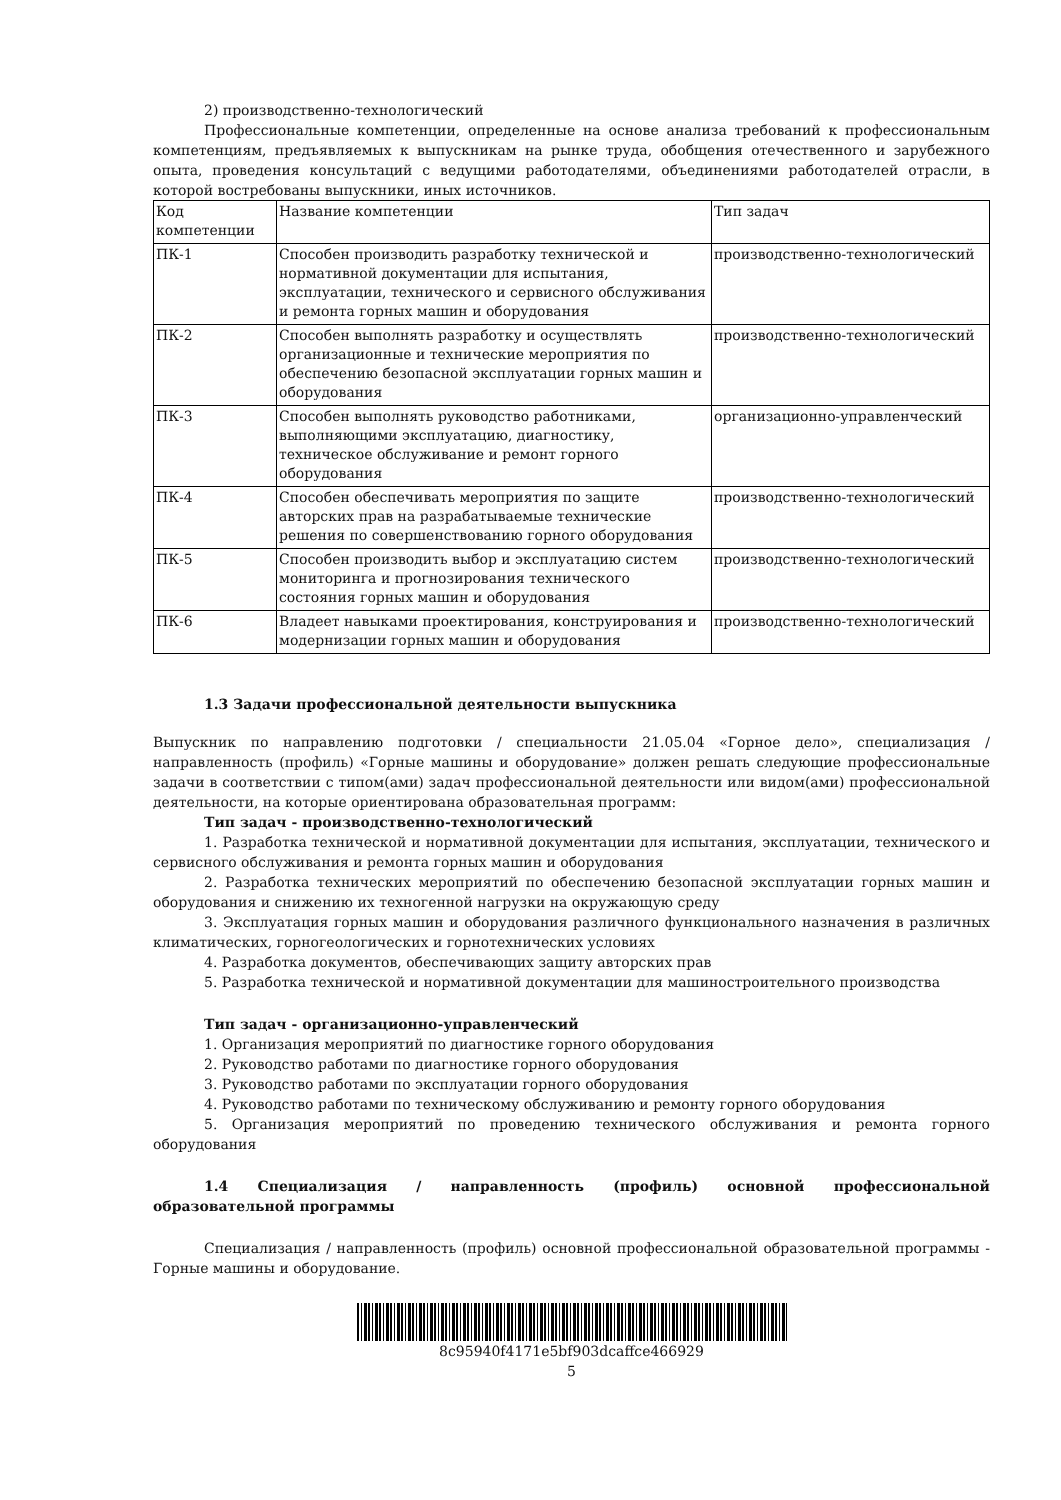2) производственно-технологический
Профессиональные компетенции, определенные на основе анализа требований к профессиональным компетенциям, предъявляемых к выпускникам на рынке труда, обобщения отечественного и зарубежного опыта, проведения консультаций с ведущими работодателями, объединениями работодателей отрасли, в которой востребованы выпускники, иных источников.
| Код компетенции | Название компетенции | Тип задач |
| ПК-1 | Способен производить разработку технической и нормативной документации для испытания, эксплуатации, технического и сервисного обслуживания и ремонта горных машин и оборудования | производственно-технологический |
| ПК-2 | Способен выполнять разработку и осуществлять организационные и технические мероприятия по обеспечению безопасной эксплуатации горных машин и оборудования | производственно-технологический |
| ПК-3 | Способен выполнять руководство работниками, выполняющими эксплуатацию, диагностику, техническое обслуживание и ремонт горного оборудования | организационно-управленческий |
| ПК-4 | Способен обеспечивать мероприятия по защите авторских прав на разрабатываемые технические решения по совершенствованию горного оборудования | производственно-технологический |
| ПК-5 | Способен производить выбор и эксплуатацию систем мониторинга и прогнозирования технического состояния горных машин и оборудования | производственно-технологический |
| ПК-6 | Владеет навыками проектирования, конструирования и модернизации горных машин и оборудования | производственно-технологический |
1.3 Задачи профессиональной деятельности выпускника
Выпускник по направлению подготовки / специальности 21.05.04 «Горное дело», специализация / направленность (профиль) «Горные машины и оборудование» должен решать следующие профессиональные задачи в соответствии с типом(ами) задач профессиональной деятельности или видом(ами) профессиональной деятельности, на которые ориентирована образовательная программ:
Тип задач - производственно-технологический
1. Разработка технической и нормативной документации для испытания, эксплуатации, технического и сервисного обслуживания и ремонта горных машин и оборудования
2. Разработка технических мероприятий по обеспечению безопасной эксплуатации горных машин и оборудования и снижению их техногенной нагрузки на окружающую среду
3. Эксплуатация горных машин и оборудования различного функционального назначения в различных климатических, горногеологических и горнотехнических условиях
4. Разработка документов, обеспечивающих защиту авторских прав
5. Разработка технической и нормативной документации для машиностроительного производства
Тип задач - организационно-управленческий
1. Организация мероприятий по диагностике горного оборудования
2. Руководство работами по диагностике горного оборудования
3. Руководство работами по эксплуатации горного оборудования
4. Руководство работами по техническому обслуживанию и ремонту горного оборудования
5. Организация мероприятий по проведению технического обслуживания и ремонта горного оборудования
1.4 Специализация / направленность (профиль) основной профессиональной образовательной программы
Специализация / направленность (профиль) основной профессиональной образовательной программы - Горные машины и оборудование.
8c95940f4171e5bf903dcaffce466929
5